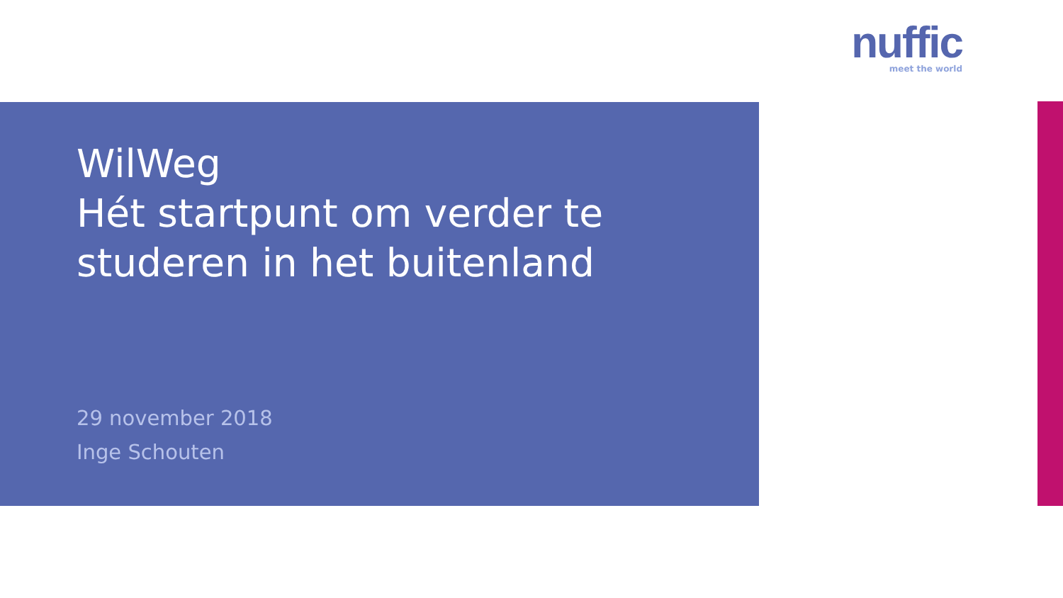nuffic
meet the world
WilWeg
Hét startpunt om verder te studeren in het buitenland
29 november 2018
Inge Schouten